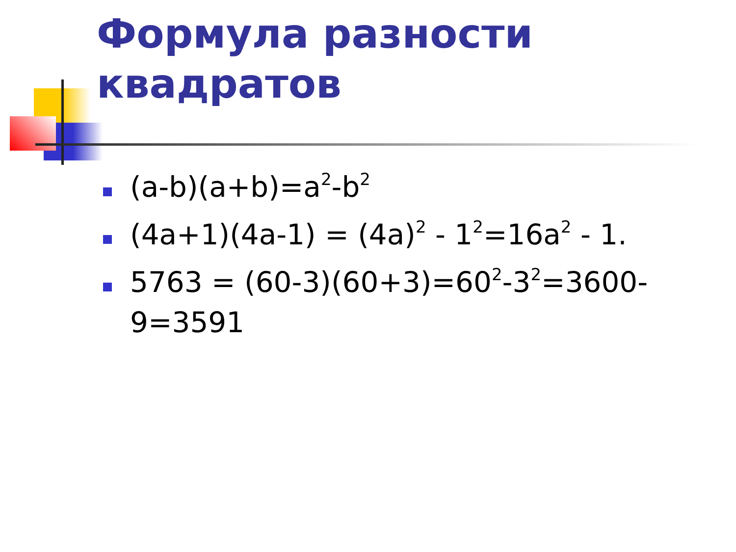Формула разности
квадратов
(a-b)(a+b)=a<sup>2</sup>-b<sup>2</sup>
(4a+1)(4a-1) = (4a)<sup>2</sup> - 1<sup>2</sup>=16a<sup>2</sup> - 1.
5763 = (60-3)(60+3)=60<sup>2</sup>-3<sup>2</sup>=3600-9=3591